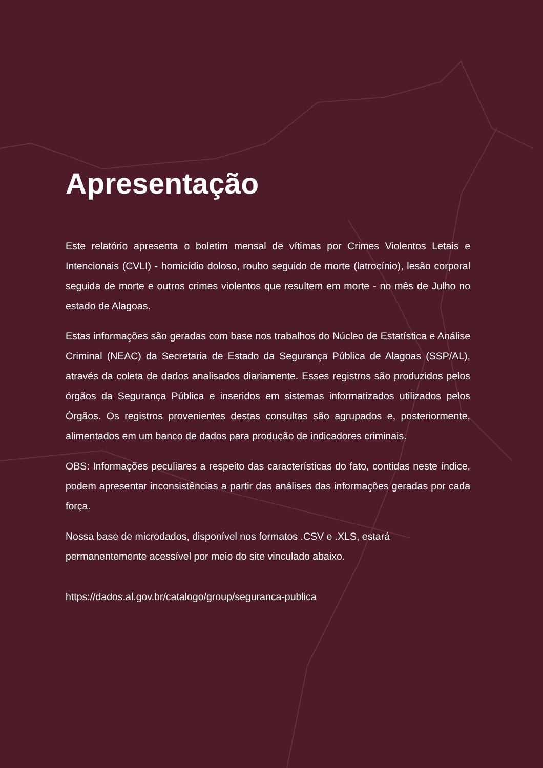Apresentação
Este relatório apresenta o boletim mensal de vítimas por Crimes Violentos Letais e Intencionais (CVLI) - homicídio doloso, roubo seguido de morte (latrocínio), lesão corporal seguida de morte e outros crimes violentos que resultem em morte - no mês de Julho no estado de Alagoas.
Estas informações são geradas com base nos trabalhos do Núcleo de Estatística e Análise Criminal (NEAC) da Secretaria de Estado da Segurança Pública de Alagoas (SSP/AL), através da coleta de dados analisados diariamente. Esses registros são produzidos pelos órgãos da Segurança Pública e inseridos em sistemas informatizados utilizados pelos Órgãos. Os registros provenientes destas consultas são agrupados e, posteriormente, alimentados em um banco de dados para produção de indicadores criminais.
OBS: Informações peculiares a respeito das características do fato, contidas neste índice, podem apresentar inconsistências a partir das análises das informações geradas por cada força.
Nossa base de microdados, disponível nos formatos .CSV e .XLS, estará permanentemente acessível por meio do site vinculado abaixo.
https://dados.al.gov.br/catalogo/group/seguranca-publica